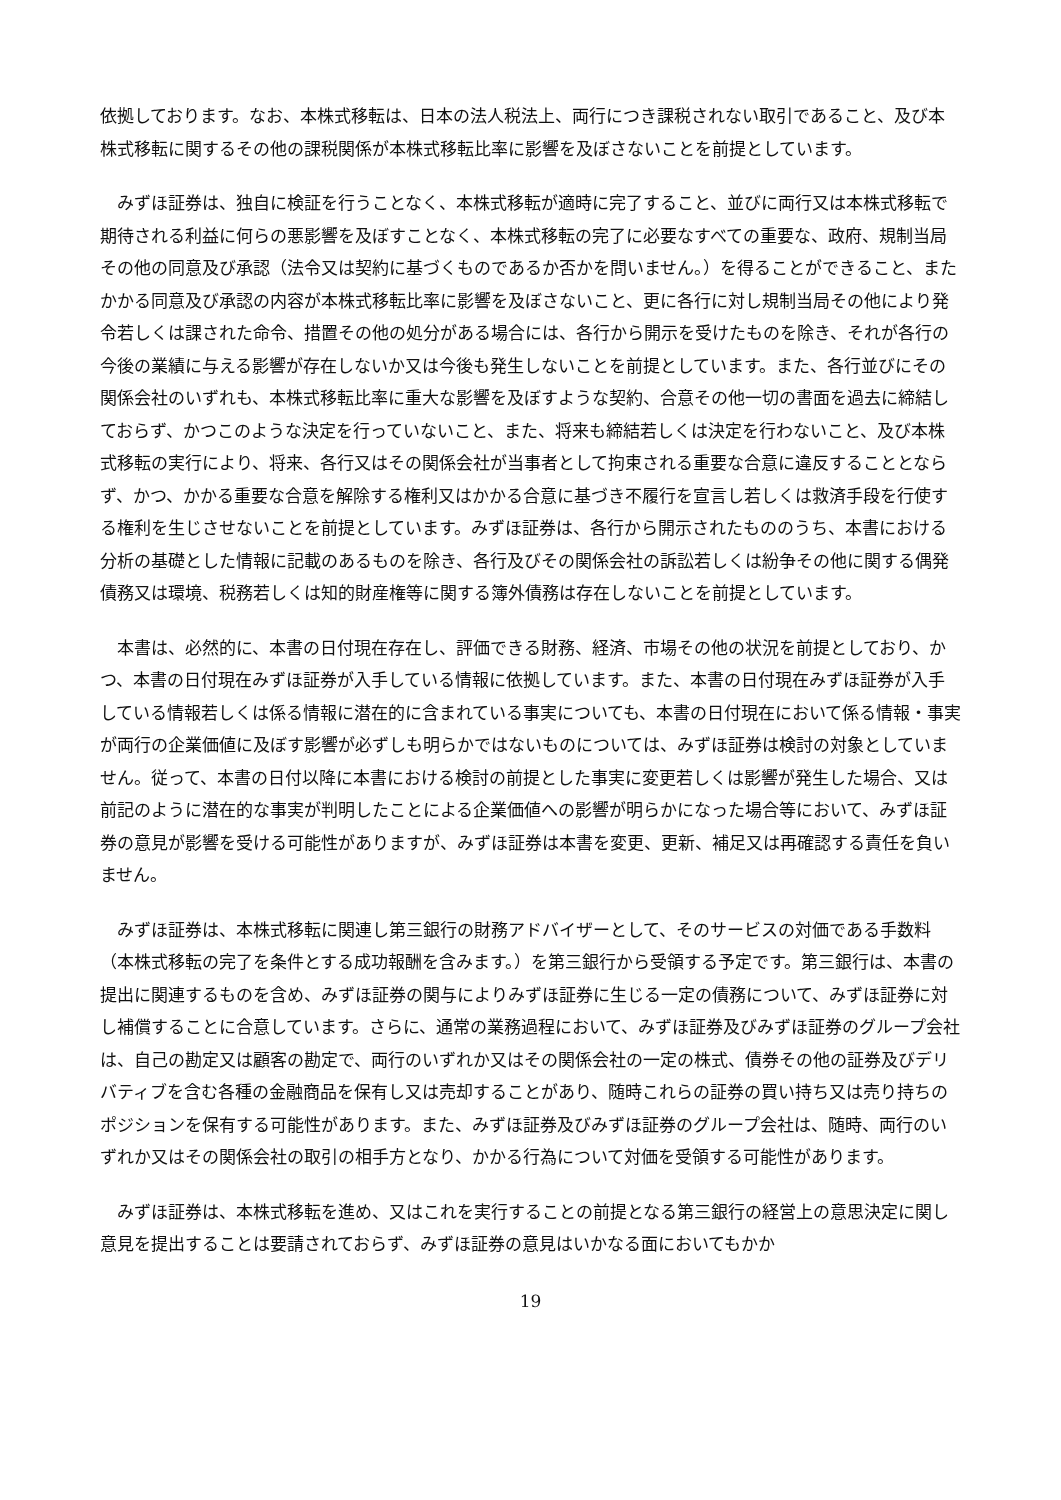依拠しております。なお、本株式移転は、日本の法人税法上、両行につき課税されない取引であること、及び本株式移転に関するその他の課税関係が本株式移転比率に影響を及ぼさないことを前提としています。
　みずほ証券は、独自に検証を行うことなく、本株式移転が適時に完了すること、並びに両行又は本株式移転で期待される利益に何らの悪影響を及ぼすことなく、本株式移転の完了に必要なすべての重要な、政府、規制当局その他の同意及び承認（法令又は契約に基づくものであるか否かを問いません。）を得ることができること、またかかる同意及び承認の内容が本株式移転比率に影響を及ぼさないこと、更に各行に対し規制当局その他により発令若しくは課された命令、措置その他の処分がある場合には、各行から開示を受けたものを除き、それが各行の今後の業績に与える影響が存在しないか又は今後も発生しないことを前提としています。また、各行並びにその関係会社のいずれも、本株式移転比率に重大な影響を及ぼすような契約、合意その他一切の書面を過去に締結しておらず、かつこのような決定を行っていないこと、また、将来も締結若しくは決定を行わないこと、及び本株式移転の実行により、将来、各行又はその関係会社が当事者として拘束される重要な合意に違反することとならず、かつ、かかる重要な合意を解除する権利又はかかる合意に基づき不履行を宣言し若しくは救済手段を行使する権利を生じさせないことを前提としています。みずほ証券は、各行から開示されたもののうち、本書における分析の基礎とした情報に記載のあるものを除き、各行及びその関係会社の訴訟若しくは紛争その他に関する偶発債務又は環境、税務若しくは知的財産権等に関する簿外債務は存在しないことを前提としています。
　本書は、必然的に、本書の日付現在存在し、評価できる財務、経済、市場その他の状況を前提としており、かつ、本書の日付現在みずほ証券が入手している情報に依拠しています。また、本書の日付現在みずほ証券が入手している情報若しくは係る情報に潜在的に含まれている事実についても、本書の日付現在において係る情報・事実が両行の企業価値に及ぼす影響が必ずしも明らかではないものについては、みずほ証券は検討の対象としていません。従って、本書の日付以降に本書における検討の前提とした事実に変更若しくは影響が発生した場合、又は前記のように潜在的な事実が判明したことによる企業価値への影響が明らかになった場合等において、みずほ証券の意見が影響を受ける可能性がありますが、みずほ証券は本書を変更、更新、補足又は再確認する責任を負いません。
　みずほ証券は、本株式移転に関連し第三銀行の財務アドバイザーとして、そのサービスの対価である手数料（本株式移転の完了を条件とする成功報酬を含みます。）を第三銀行から受領する予定です。第三銀行は、本書の提出に関連するものを含め、みずほ証券の関与によりみずほ証券に生じる一定の債務について、みずほ証券に対し補償することに合意しています。さらに、通常の業務過程において、みずほ証券及びみずほ証券のグループ会社は、自己の勘定又は顧客の勘定で、両行のいずれか又はその関係会社の一定の株式、債券その他の証券及びデリバティブを含む各種の金融商品を保有し又は売却することがあり、随時これらの証券の買い持ち又は売り持ちのポジションを保有する可能性があります。また、みずほ証券及びみずほ証券のグループ会社は、随時、両行のいずれか又はその関係会社の取引の相手方となり、かかる行為について対価を受領する可能性があります。
　みずほ証券は、本株式移転を進め、又はこれを実行することの前提となる第三銀行の経営上の意思決定に関し意見を提出することは要請されておらず、みずほ証券の意見はいかなる面においてもかか
19